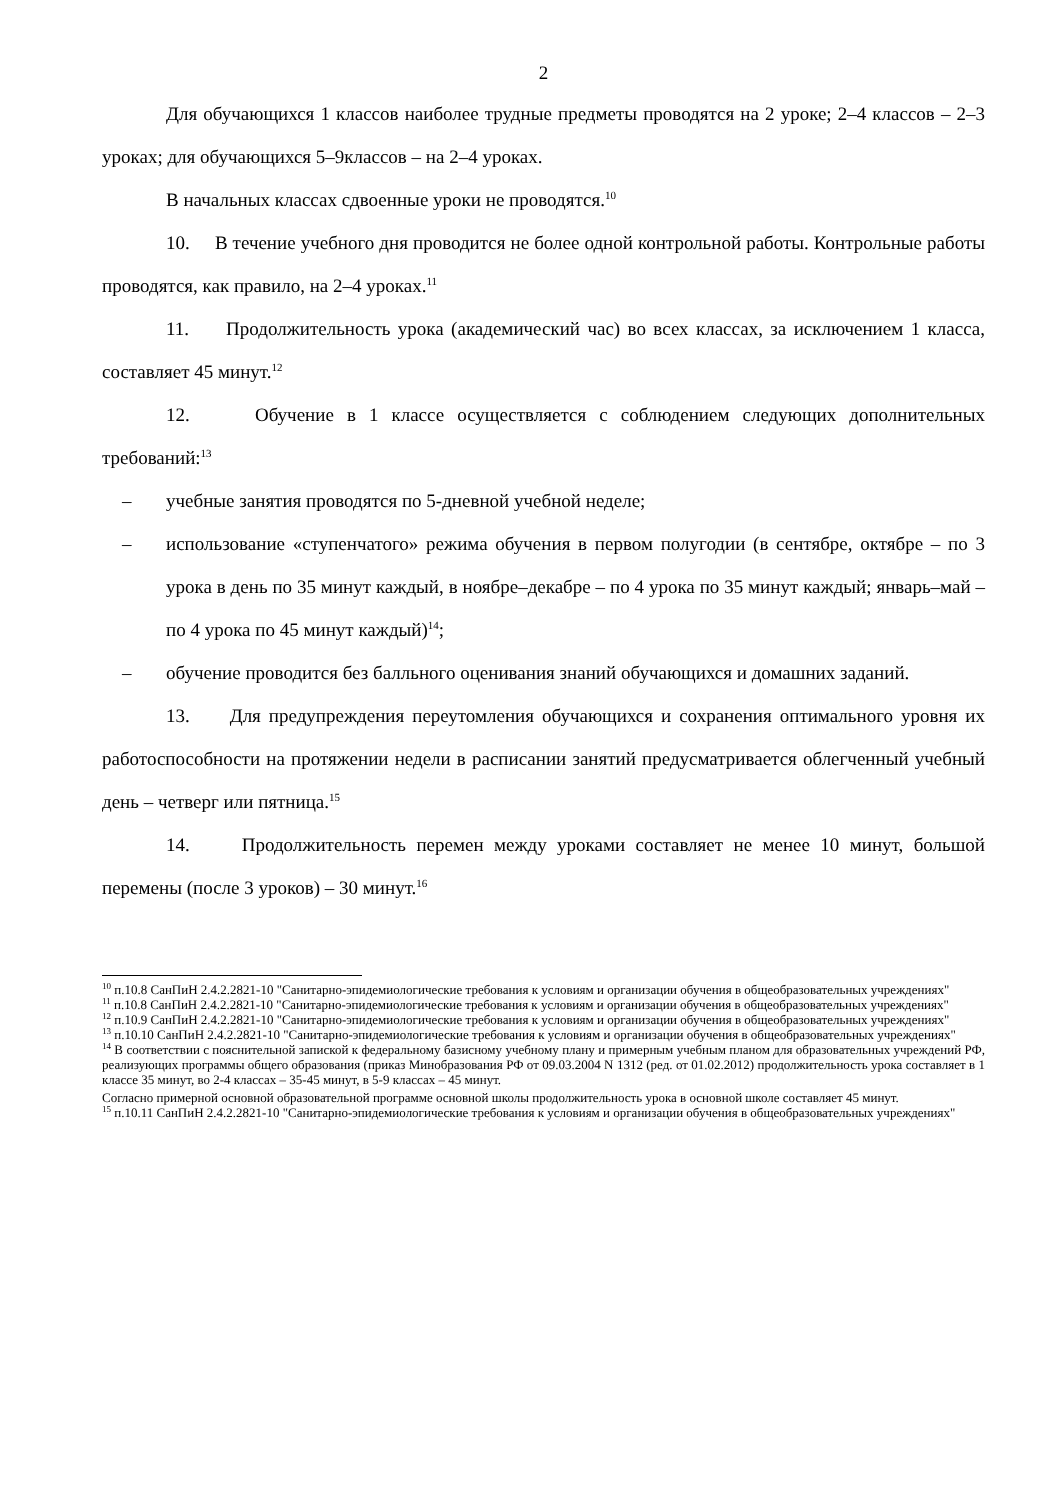2
Для обучающихся 1 классов наиболее трудные предметы проводятся на 2 уроке; 2–4 классов – 2–3 уроках; для обучающихся 5–9классов – на 2–4 уроках.
В начальных классах сдвоенные уроки не проводятся.<sup>10</sup>
10. В течение учебного дня проводится не более одной контрольной работы. Контрольные работы проводятся, как правило, на 2–4 уроках.<sup>11</sup>
11. Продолжительность урока (академический час) во всех классах, за исключением 1 класса, составляет 45 минут.<sup>12</sup>
12. Обучение в 1 классе осуществляется с соблюдением следующих дополнительных требований:<sup>13</sup>
– учебные занятия проводятся по 5-дневной учебной неделе;
– использование «ступенчатого» режима обучения в первом полугодии (в сентябре, октябре – по 3 урока в день по 35 минут каждый, в ноябре–декабре – по 4 урока по 35 минут каждый; январь–май – по 4 урока по 45 минут каждый)<sup>14</sup>;
– обучение проводится без балльного оценивания знаний обучающихся и домашних заданий.
13. Для предупреждения переутомления обучающихся и сохранения оптимального уровня их работоспособности на протяжении недели в расписании занятий предусматривается облегченный учебный день – четверг или пятница.<sup>15</sup>
14. Продолжительность перемен между уроками составляет не менее 10 минут, большой перемены (после 3 уроков) – 30 минут.<sup>16</sup>
<sup>10</sup> п.10.8 СанПиН 2.4.2.2821-10 "Санитарно-эпидемиологические требования к условиям и организации обучения в общеобразовательных учреждениях"
<sup>11</sup> п.10.8 СанПиН 2.4.2.2821-10 "Санитарно-эпидемиологические требования к условиям и организации обучения в общеобразовательных учреждениях"
<sup>12</sup> п.10.9 СанПиН 2.4.2.2821-10 "Санитарно-эпидемиологические требования к условиям и организации обучения в общеобразовательных учреждениях"
<sup>13</sup> п.10.10 СанПиН 2.4.2.2821-10 "Санитарно-эпидемиологические требования к условиям и организации обучения в общеобразовательных учреждениях"
<sup>14</sup> В соответствии с пояснительной запиской к федеральному базисному учебному плану и примерным учебным планом для образовательных учреждений РФ, реализующих программы общего образования (приказ Минобразования РФ от 09.03.2004 N 1312 (ред. от 01.02.2012) продолжительность урока составляет в 1 классе 35 минут, во 2-4 классах – 35-45 минут, в 5-9 классах – 45 минут.
Согласно примерной основной образовательной программе основной школы продолжительность урока в основной школе составляет 45 минут.
<sup>15</sup> п.10.11 СанПиН 2.4.2.2821-10 "Санитарно-эпидемиологические требования к условиям и организации обучения в общеобразовательных учреждениях"